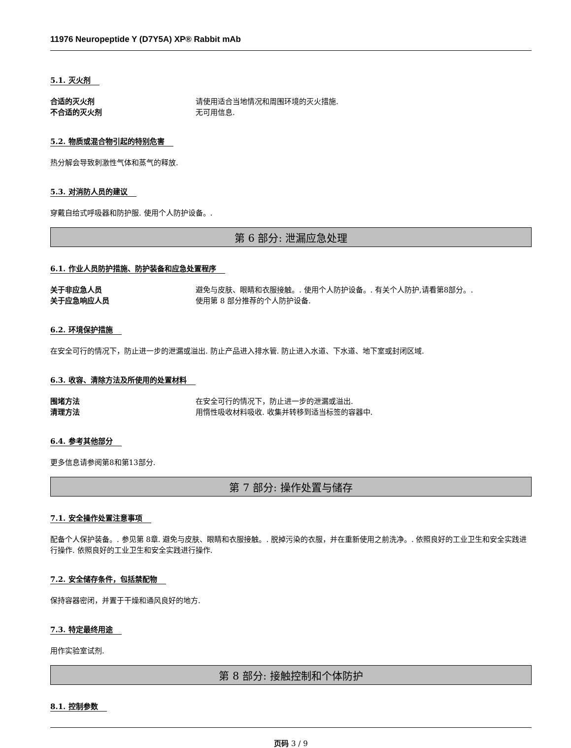11976 Neuropeptide Y (D7Y5A) XP® Rabbit mAb
5.1. 灭火剂
合适的灭火剂 请使用适合当地情况和周围环境的灭火措施.
不合适的灭火剂 无可用信息.
5.2. 物质或混合物引起的特别危害
热分解会导致刺激性气体和蒸气的释放.
5.3. 对消防人员的建议
穿戴自给式呼吸器和防护服. 使用个人防护设备。.
第 6 部分: 泄漏应急处理
6.1. 作业人员防护措施、防护装备和应急处置程序
关于非应急人员 避免与皮肤、眼睛和衣服接触。. 使用个人防护设备。. 有关个人防护,请看第8部分。.
关于应急响应人员 使用第 8 部分推荐的个人防护设备.
6.2. 环境保护措施
在安全可行的情况下，防止进一步的泄漏或溢出. 防止产品进入排水管. 防止进入水道、下水道、地下室或封闭区域.
6.3. 收容、清除方法及所使用的处置材料
围堵方法 在安全可行的情况下，防止进一步的泄漏或溢出.
清理方法 用惰性吸收材料吸收. 收集并转移到适当标签的容器中.
6.4. 参考其他部分
更多信息请参阅第8和第13部分.
第 7 部分: 操作处置与储存
7.1. 安全操作处置注意事项
配备个人保护装备。. 参见第 8章. 避免与皮肤、眼睛和衣服接触。. 脱掉污染的衣服，并在重新使用之前洗净。. 依照良好的工业卫生和安全实践进行操作. 依照良好的工业卫生和安全实践进行操作.
7.2. 安全储存条件，包括禁配物
保持容器密闭，并置于干燥和通风良好的地方.
7.3. 特定最终用途
用作实验室试剂.
第 8 部分: 接触控制和个体防护
8.1. 控制参数
页码 3 / 9